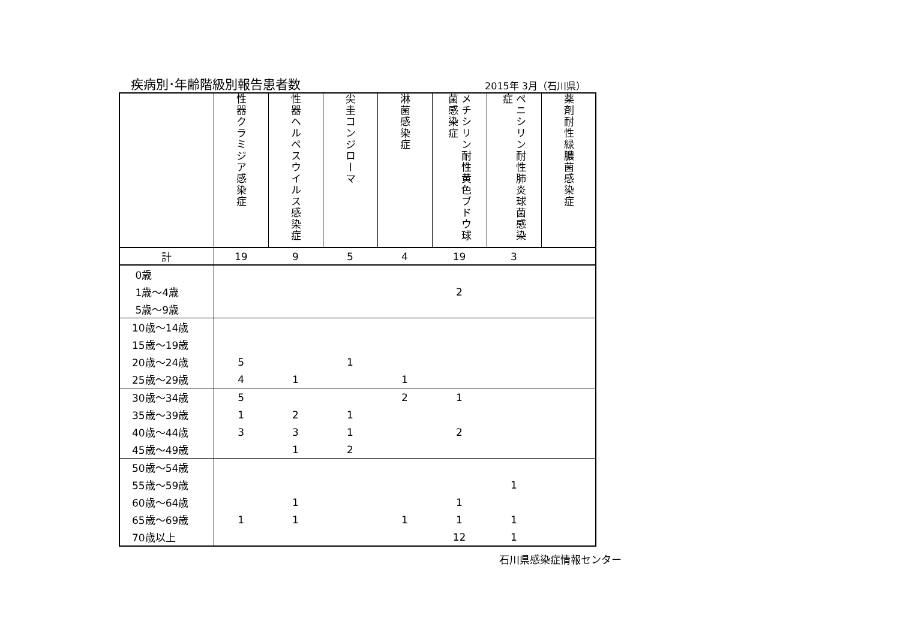疾病別･年齢階級別報告患者数 2015年 3月（石川県）
| | 性器クラミジア感染症 | 性器ヘルペスウイルス感染症 | 尖圭コンジローマ | 淋菌感染症 | メチシリン耐性黄色ブドウ球菌感染症 | ペニシリン耐性肺炎球菌感染症 | 薬剤耐性緑膿菌感染症 |
| --- | --- | --- | --- | --- | --- | --- | --- |
| 計 | 19 | 9 | 5 | 4 | 19 | 3 | |
| 0歳 | | | | | | | |
| 1歳～4歳 | | | | | 2 | | |
| 5歳～9歳 | | | | | | | |
| 10歳～14歳 | | | | | | | |
| 15歳～19歳 | | | | | | | |
| 20歳～24歳 | 5 | | 1 | | | | |
| 25歳～29歳 | 4 | 1 | | 1 | | | |
| 30歳～34歳 | 5 | | | 2 | 1 | | |
| 35歳～39歳 | 1 | 2 | 1 | | | | |
| 40歳～44歳 | 3 | 3 | 1 | | 2 | | |
| 45歳～49歳 | | 1 | 2 | | | | |
| 50歳～54歳 | | | | | | | |
| 55歳～59歳 | | | | | | 1 | |
| 60歳～64歳 | | 1 | | | 1 | | |
| 65歳～69歳 | 1 | 1 | | 1 | 1 | 1 | |
| 70歳以上 | | | | | 12 | 1 | |
石川県感染症情報センター